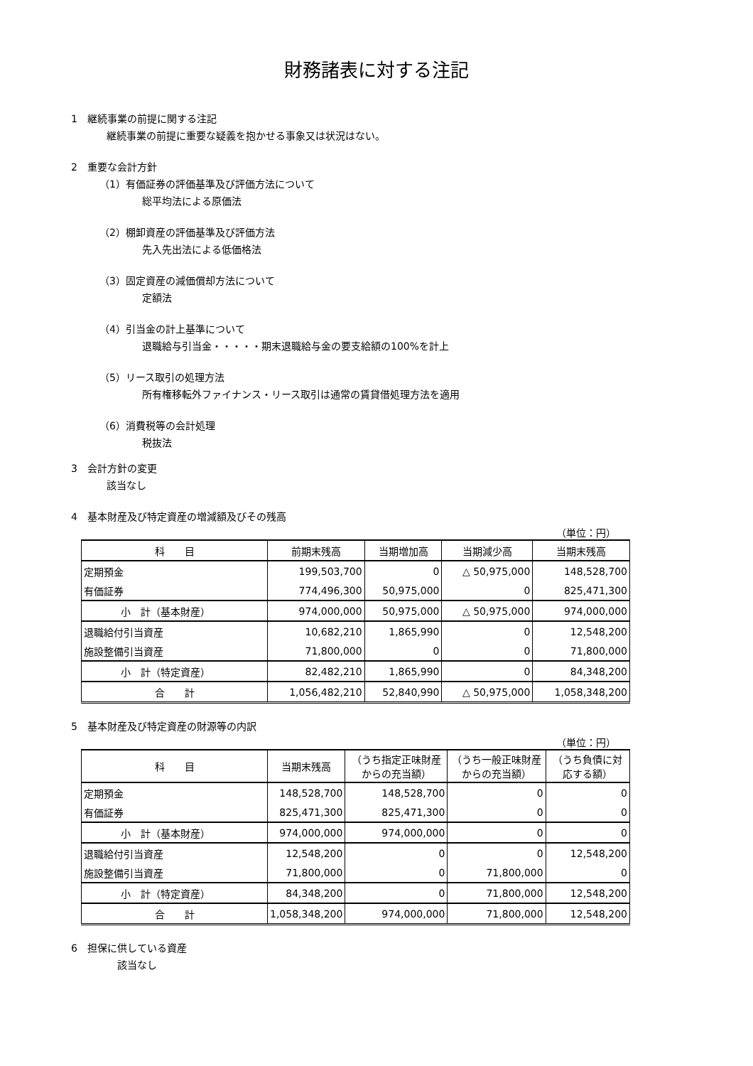財務諸表に対する注記
1　継続事業の前提に関する注記
継続事業の前提に重要な疑義を抱かせる事象又は状況はない。
2　重要な会計方針
（1）有価証券の評価基準及び評価方法について
総平均法による原価法
（2）棚卸資産の評価基準及び評価方法
先入先出法による低価格法
（3）固定資産の減価償却方法について
定額法
（4）引当金の計上基準について
退職給与引当金・・・・・期末退職給与金の要支給額の100%を計上
（5）リース取引の処理方法
所有権移転外ファイナンス・リース取引は通常の賃貸借処理方法を適用
（6）消費税等の会計処理
税抜法
3　会計方針の変更
該当なし
4　基本財産及び特定資産の増減額及びその残高
（単位：円）
| 科 目 | 前期末残高 | 当期増加高 | 当期減少高 | 当期末残高 |
| --- | --- | --- | --- | --- |
| 定期預金 | 199,503,700 | 0 | △ 50,975,000 | 148,528,700 |
| 有価証券 | 774,496,300 | 50,975,000 | 0 | 825,471,300 |
| 小 計（基本財産） | 974,000,000 | 50,975,000 | △ 50,975,000 | 974,000,000 |
| 退職給付引当資産 | 10,682,210 | 1,865,990 | 0 | 12,548,200 |
| 施設整備引当資産 | 71,800,000 | 0 | 0 | 71,800,000 |
| 小 計（特定資産） | 82,482,210 | 1,865,990 | 0 | 84,348,200 |
| 合 計 | 1,056,482,210 | 52,840,990 | △ 50,975,000 | 1,058,348,200 |
5　基本財産及び特定資産の財源等の内訳
（単位：円）
| 科 目 | 当期末残高 | （うち指定正味財産からの充当額） | （うち一般正味財産からの充当額） | （うち負債に対応する額） |
| --- | --- | --- | --- | --- |
| 定期預金 | 148,528,700 | 148,528,700 | 0 | 0 |
| 有価証券 | 825,471,300 | 825,471,300 | 0 | 0 |
| 小 計（基本財産） | 974,000,000 | 974,000,000 | 0 | 0 |
| 退職給付引当資産 | 12,548,200 | 0 | 0 | 12,548,200 |
| 施設整備引当資産 | 71,800,000 | 0 | 71,800,000 | 0 |
| 小 計（特定資産） | 84,348,200 | 0 | 71,800,000 | 12,548,200 |
| 合 計 | 1,058,348,200 | 974,000,000 | 71,800,000 | 12,548,200 |
6　担保に供している資産
該当なし